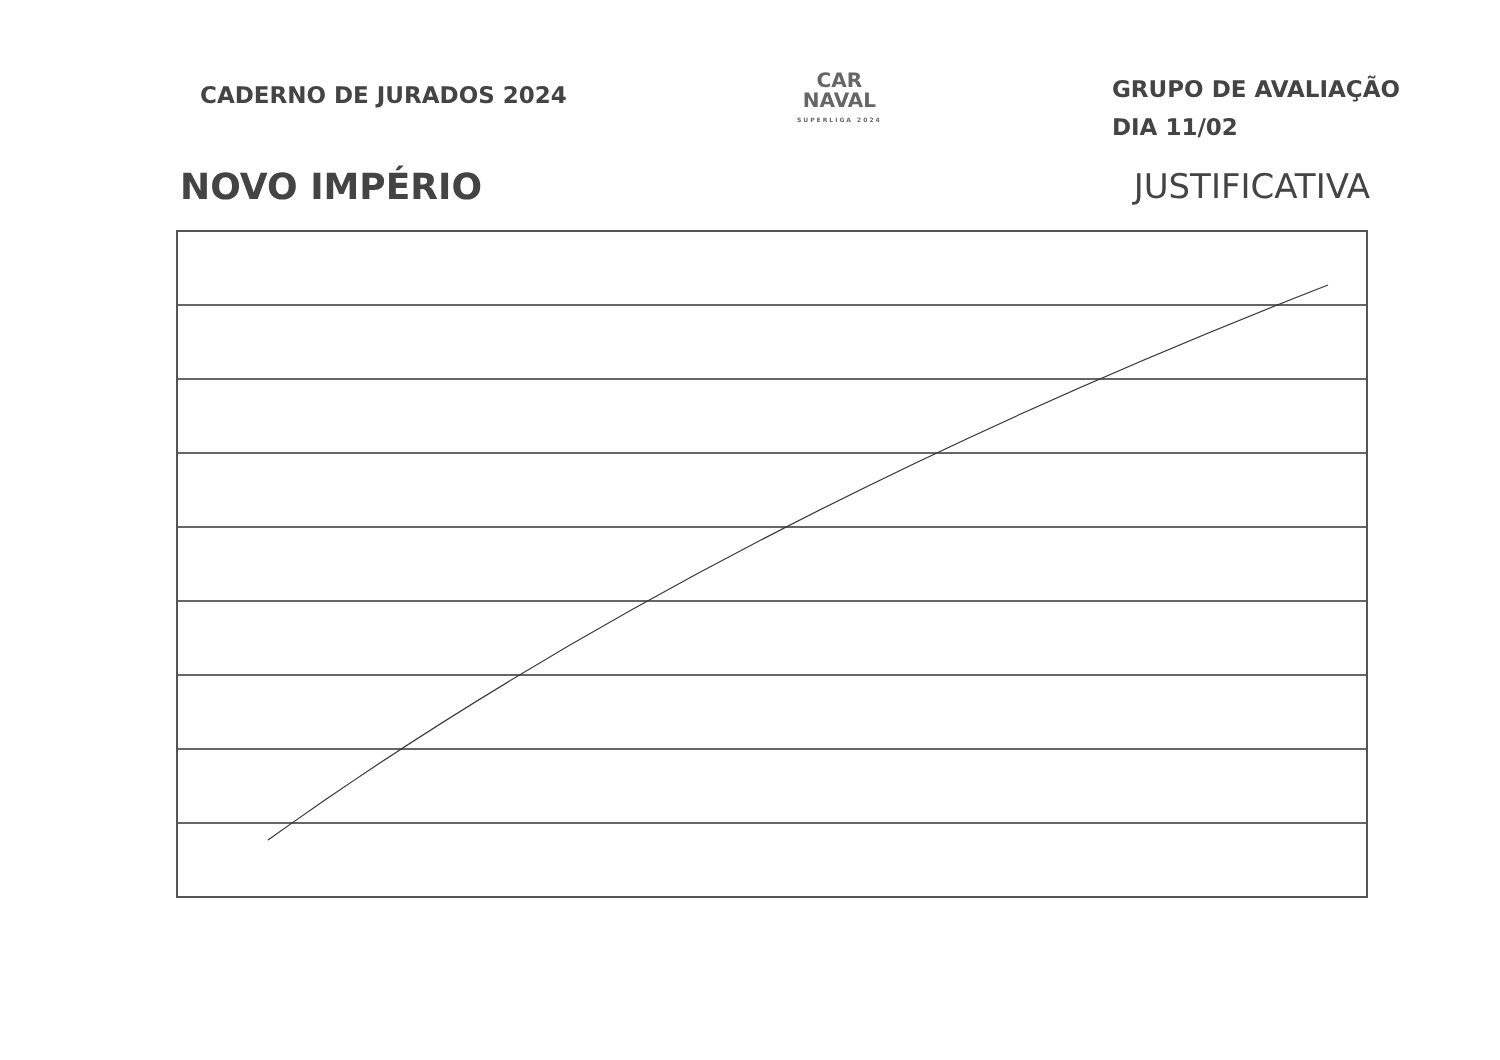CADERNO DE JURADOS 2024
CAR
NAVAL
SUPERLIGA 2024
GRUPO DE AVALIAÇÃO
DIA 11/02
NOVO IMPÉRIO JUSTIFICATIVA